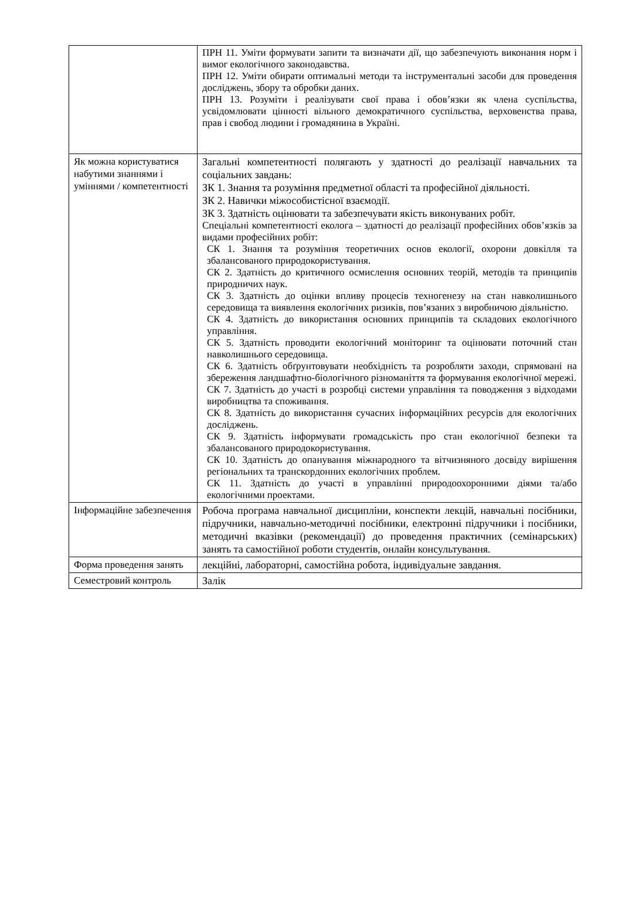| | ПРН 11. Уміти формувати запити та визначати дії, що забезпечують виконання норм і вимог екологічного законодавства. ПРН 12. Уміти обирати оптимальні методи та інструментальні засоби для проведення досліджень, збору та обробки даних. ПРН 13. Розуміти і реалізувати свої права і обов’язки як члена суспільства, усвідомлювати цінності вільного демократичного суспільства, верховенства права, прав і свобод людини і громадянина в Україні. |
| Як можна користуватися набутими знаннями і уміннями / компетентності | Загальні компетентності полягають у здатності до реалізації навчальних та соціальних завдань: ЗК 1. Знання та розуміння предметної області та професійної діяльності. ЗК 2. Навички міжособистісної взаємодії. ЗК 3. Здатність оцінювати та забезпечувати якість виконуваних робіт. Спеціальні компетентності еколога – здатності до реалізації професійних обов’язків за видами професійних робіт: СК 1. Знання та розуміння теоретичних основ екології, охорони довкілля та збалансованого природокористування. СК 2. Здатність до критичного осмислення основних теорій, методів та принципів природничих наук. СК 3. Здатність до оцінки впливу процесів техногенезу на стан навколишнього середовища та виявлення екологічних ризиків, пов’язаних з виробничою діяльністю. СК 4. Здатність до використання основних принципів та складових екологічного управління. СК 5. Здатність проводити екологічний моніторинг та оцінювати поточний стан навколишнього середовища. СК 6. Здатність обґрунтовувати необхідність та розробляти заходи, спрямовані на збереження ландшафтно-біологічного різноманіття та формування екологічної мережі. СК 7. Здатність до участі в розробці системи управління та поводження з відходами виробництва та споживання. СК 8. Здатність до використання сучасних інформаційних ресурсів для екологічних досліджень. СК 9. Здатність інформувати громадськість про стан екологічної безпеки та збалансованого природокористування. СК 10. Здатність до опанування міжнародного та вітчизняного досвіду вирішення регіональних та транскордонних екологічних проблем. СК 11. Здатність до участі в управлінні природоохоронними діями та/або екологічними проектами. |
| Інформаційне забезпечення | Робоча програма навчальної дисципліни, конспекти лекцій, навчальні посібники, підручники, навчально-методичні посібники, електронні підручники і посібники, методичні вказівки (рекомендації) до проведення практичних (семінарських) занять та самостійної роботи студентів, онлайн консультування. |
| Форма проведення занять | лекційні, лабораторні, самостійна робота, індивідуальне завдання. |
| Семестровий контроль | Залік |